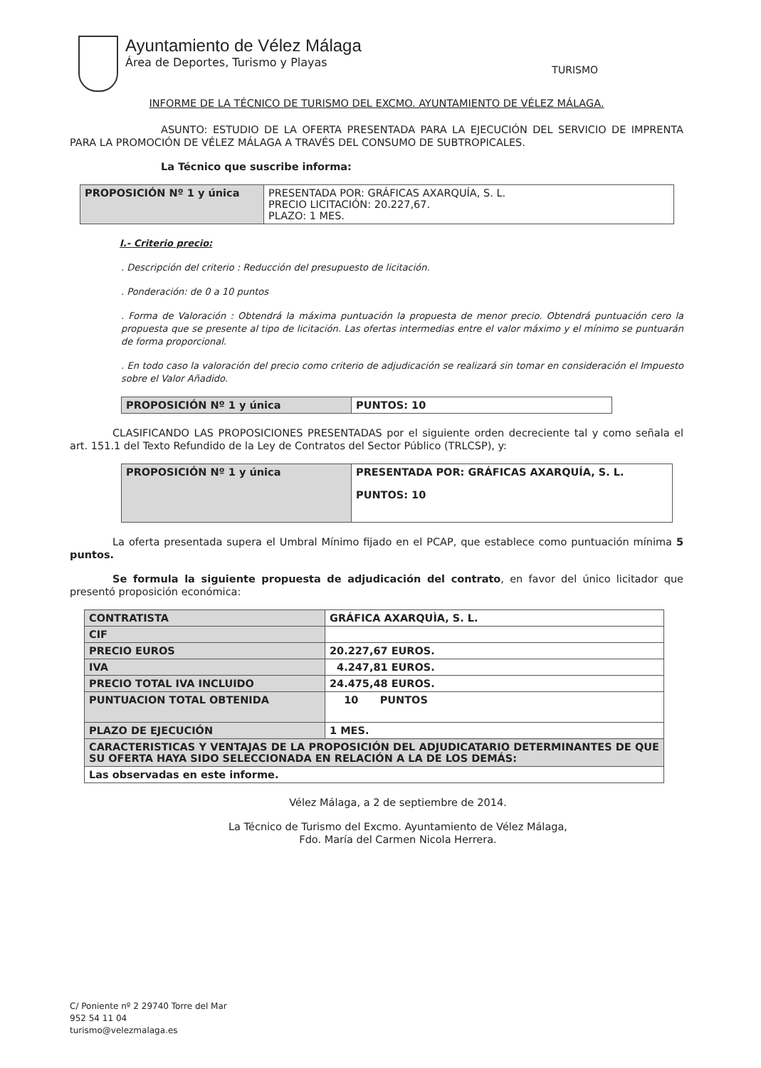Ayuntamiento de Vélez Málaga
Área de Deportes, Turismo y Playas
TURISMO
INFORME DE LA TÉCNICO DE TURISMO DEL EXCMO. AYUNTAMIENTO DE VÉLEZ MÁLAGA.
ASUNTO: ESTUDIO DE LA OFERTA PRESENTADA PARA LA EJECUCIÓN DEL SERVICIO DE IMPRENTA PARA LA PROMOCIÓN DE VÉLEZ MÁLAGA A TRAVÉS DEL CONSUMO DE SUBTROPICALES.
La Técnico que suscribe informa:
| PROPOSICIÓN Nº 1 y única | PRESENTADA POR: GRÁFICAS AXARQUÍA, S. L. PRECIO LICITACIÓN: 20.227,67. PLAZO: 1 MES. |
I.- Criterio precio:
. Descripción del criterio : Reducción del presupuesto de licitación.
. Ponderación: de 0 a 10 puntos
. Forma de Valoración : Obtendrá la máxima puntuación la propuesta de menor precio. Obtendrá puntuación cero la propuesta que se presente al tipo de licitación. Las ofertas intermedias entre el valor máximo y el mínimo se puntuarán de forma proporcional.
. En todo caso la valoración del precio como criterio de adjudicación se realizará sin tomar en consideración el Impuesto sobre el Valor Añadido.
| PROPOSICIÓN Nº 1 y única | PUNTOS: 10 |
CLASIFICANDO LAS PROPOSICIONES PRESENTADAS por el siguiente orden decreciente tal y como señala el art. 151.1 del Texto Refundido de la Ley de Contratos del Sector Público (TRLCSP), y:
| PROPOSICIÓN Nº 1 y única | PRESENTADA POR: GRÁFICAS AXARQUÍA, S. L. PUNTOS: 10 |
La oferta presentada supera el Umbral Mínimo fijado en el PCAP, que establece como puntuación mínima 5 puntos.
Se formula la siguiente propuesta de adjudicación del contrato, en favor del único licitador que presentó proposición económica:
| CONTRATISTA | GRÁFICA AXARQUÌA, S. L. |
| CIF | |
| PRECIO EUROS | 20.227,67 EUROS. |
| IVA | 4.247,81 EUROS. |
| PRECIO TOTAL IVA INCLUIDO | 24.475,48 EUROS. |
| PUNTUACION TOTAL OBTENIDA | 10 PUNTOS |
| PLAZO DE EJECUCIÓN | 1 MES. |
| CARACTERISTICAS Y VENTAJAS DE LA PROPOSICIÓN DEL ADJUDICATARIO DETERMINANTES DE QUE SU OFERTA HAYA SIDO SELECCIONADA EN RELACIÓN A LA DE LOS DEMÁS: | |
| Las observadas en este informe. | |
Vélez Málaga, a 2 de septiembre de 2014.
La Técnico de Turismo del Excmo. Ayuntamiento de Vélez Málaga,
Fdo. María del Carmen Nicola Herrera.
C/ Poniente nº 2 29740 Torre del Mar
952 54 11 04
turismo@velezmalaga.es